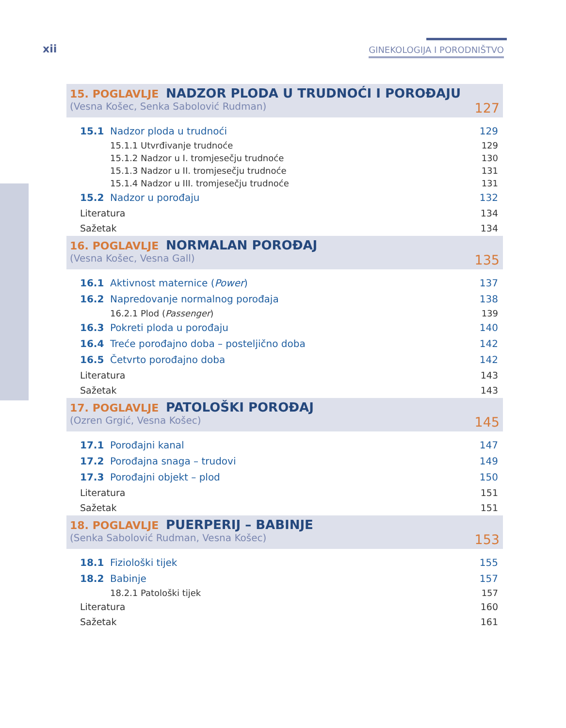xii GINEKOLOGIJA I PORODNIŠTVO
15. POGLAVLJE NADZOR PLODA U TRUDNOĆI I POROĐAJU
(Vesna Košec, Senka Sabolović Rudman) 127
15.1 Nadzor ploda u trudnoći 129
15.1.1 Utvrđivanje trudnoće 129
15.1.2 Nadzor u I. tromjesečju trudnoće 130
15.1.3 Nadzor u II. tromjesečju trudnoće 131
15.1.4 Nadzor u III. tromjesečju trudnoće 131
15.2 Nadzor u porođaju 132
Literatura 134
Sažetak 134
16. POGLAVLJE NORMALAN POROĐAJ
(Vesna Košec, Vesna Gall) 135
16.1 Aktivnost maternice (Power) 137
16.2 Napredovanje normalnog porođaja 138
16.2.1 Plod (Passenger) 139
16.3 Pokreti ploda u porođaju 140
16.4 Treće porođajno doba – posteljično doba 142
16.5 Četvrto porođajno doba 142
Literatura 143
Sažetak 143
17. POGLAVLJE PATOLOŠKI POROĐAJ
(Ozren Grgić, Vesna Košec) 145
17.1 Porođajni kanal 147
17.2 Porođajna snaga – trudovi 149
17.3 Porođajni objekt – plod 150
Literatura 151
Sažetak 151
18. POGLAVLJE PUERPERIJ – BABINJE
(Senka Sabolović Rudman, Vesna Košec) 153
18.1 Fiziološki tijek 155
18.2 Babinje 157
18.2.1 Patološki tijek 157
Literatura 160
Sažetak 161